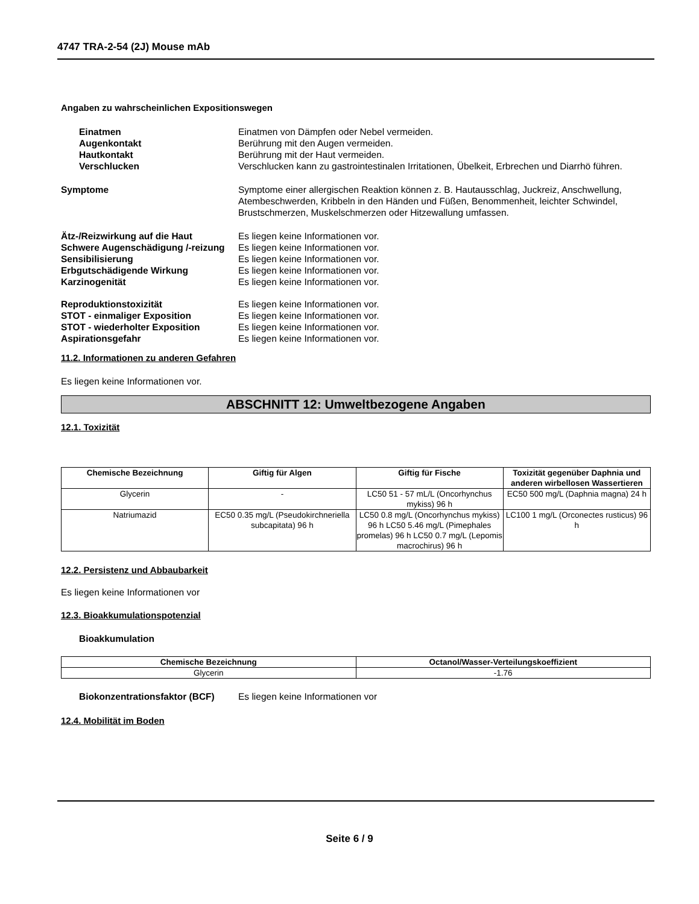4747 TRA-2-54 (2J) Mouse mAb
Angaben zu wahrscheinlichen Expositionswegen
Einatmen Einatmen von Dämpfen oder Nebel vermeiden.
Augenkontakt Berührung mit den Augen vermeiden.
Hautkontakt Berührung mit der Haut vermeiden.
Verschlucken Verschlucken kann zu gastrointestinalen Irritationen, Übelkeit, Erbrechen und Diarrhö führen.
Symptome Symptome einer allergischen Reaktion können z. B. Hautausschlag, Juckreiz, Anschwellung, Atembeschwerden, Kribbeln in den Händen und Füßen, Benommenheit, leichter Schwindel, Brustschmerzen, Muskelschmerzen oder Hitzewallung umfassen.
Ätz-/Reizwirkung auf die Haut Es liegen keine Informationen vor.
Schwere Augenschädigung /-reizung
Es liegen keine Informationen vor.
Sensibilisierung Es liegen keine Informationen vor.
Erbgutschädigende Wirkung Es liegen keine Informationen vor.
Karzinogenität Es liegen keine Informationen vor.
Reproduktionstoxizität Es liegen keine Informationen vor.
STOT - einmaliger Exposition Es liegen keine Informationen vor.
STOT - wiederholter Exposition Es liegen keine Informationen vor.
Aspirationsgefahr Es liegen keine Informationen vor.
11.2. Informationen zu anderen Gefahren
Es liegen keine Informationen vor.
ABSCHNITT 12: Umweltbezogene Angaben
12.1. Toxizität
| Chemische Bezeichnung | Giftig für Algen | Giftig für Fische | Toxizität gegenüber Daphnia und anderen wirbellosen Wassertieren |
| --- | --- | --- | --- |
| Glycerin | - | LC50 51 - 57 mL/L (Oncorhynchus mykiss) 96 h | EC50 500 mg/L (Daphnia magna) 24 h |
| Natriumazid | EC50 0.35 mg/L (Pseudokirchneriella subcapitata) 96 h | LC50 0.8 mg/L (Oncorhynchus mykiss) 96 h LC50 5.46 mg/L (Pimephales promelas) 96 h LC50 0.7 mg/L (Lepomis macrochirus) 96 h | LC100 1 mg/L (Orconectes rusticus) 96 h |
12.2. Persistenz und Abbaubarkeit
Es liegen keine Informationen vor
12.3. Bioakkumulationspotenzial
Bioakkumulation
| Chemische Bezeichnung | Octanol/Wasser-Verteilungskoeffizient |
| --- | --- |
| Glycerin | -1.76 |
Biokonzentrationsfaktor (BCF)
Es liegen keine Informationen vor
12.4. Mobilität im Boden
Seite 6 / 9